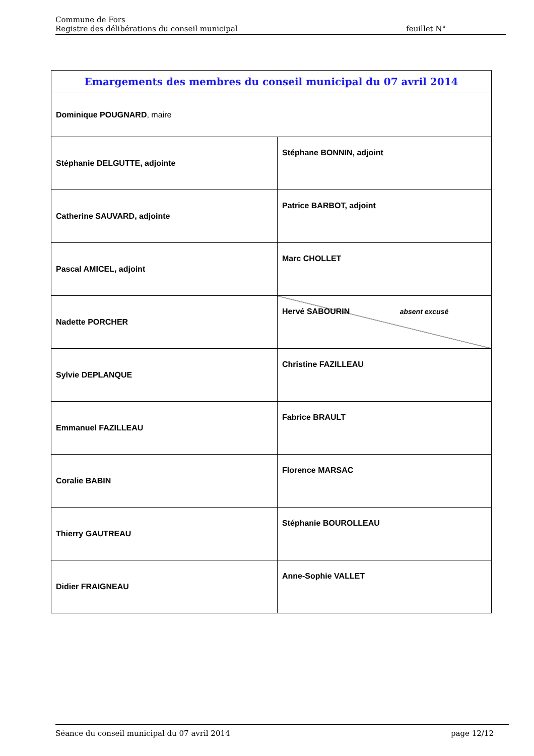Commune de Fors
Registre des délibérations du conseil municipal feuillet N°
| Emargements des membres du conseil municipal du 07 avril 2014 | |
| --- | --- |
| Dominique POUGNARD , maire | |
| Stéphanie DELGUTTE, adjointe | Stéphane BONNIN, adjoint |
| Catherine SAUVARD, adjointe | Patrice BARBOT, adjoint |
| Pascal AMICEL, adjoint | Marc CHOLLET |
| Nadette PORCHER | Hervé SABOURIN absent excusé |
| Sylvie DEPLANQUE | Christine FAZILLEAU |
| Emmanuel FAZILLEAU | Fabrice BRAULT |
| Coralie BABIN | Florence MARSAC |
| Thierry GAUTREAU | Stéphanie BOUROLLEAU |
| Didier FRAIGNEAU | Anne-Sophie VALLET |
Séance du conseil municipal du 07 avril 2014 page 12/12